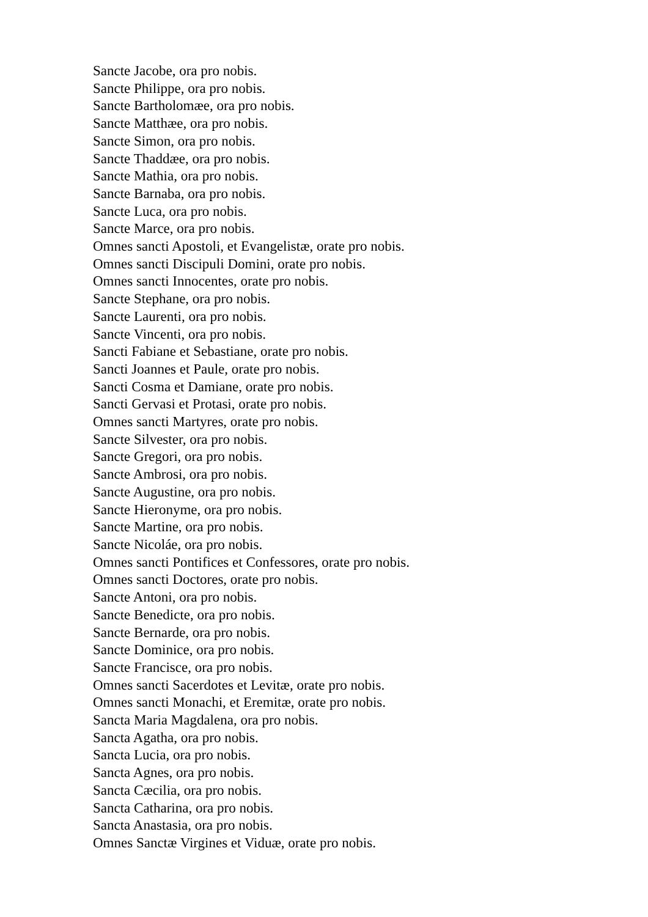Sancte Jacobe, ora pro nobis.
Sancte Philippe, ora pro nobis.
Sancte Bartholomæe, ora pro nobis.
Sancte Matthæe, ora pro nobis.
Sancte Simon, ora pro nobis.
Sancte Thaddæe, ora pro nobis.
Sancte Mathia, ora pro nobis.
Sancte Barnaba, ora pro nobis.
Sancte Luca, ora pro nobis.
Sancte Marce, ora pro nobis.
Omnes sancti Apostoli, et Evangelistæ, orate pro nobis.
Omnes sancti Discipuli Domini, orate pro nobis.
Omnes sancti Innocentes, orate pro nobis.
Sancte Stephane, ora pro nobis.
Sancte Laurenti, ora pro nobis.
Sancte Vincenti, ora pro nobis.
Sancti Fabiane et Sebastiane, orate pro nobis.
Sancti Joannes et Paule, orate pro nobis.
Sancti Cosma et Damiane, orate pro nobis.
Sancti Gervasi et Protasi, orate pro nobis.
Omnes sancti Martyres, orate pro nobis.
Sancte Silvester, ora pro nobis.
Sancte Gregori, ora pro nobis.
Sancte Ambrosi, ora pro nobis.
Sancte Augustine, ora pro nobis.
Sancte Hieronyme, ora pro nobis.
Sancte Martine, ora pro nobis.
Sancte Nicoláe, ora pro nobis.
Omnes sancti Pontifices et Confessores, orate pro nobis.
Omnes sancti Doctores, orate pro nobis.
Sancte Antoni, ora pro nobis.
Sancte Benedicte, ora pro nobis.
Sancte Bernarde, ora pro nobis.
Sancte Dominice, ora pro nobis.
Sancte Francisce, ora pro nobis.
Omnes sancti Sacerdotes et Levitæ, orate pro nobis.
Omnes sancti Monachi, et Eremitæ, orate pro nobis.
Sancta Maria Magdalena, ora pro nobis.
Sancta Agatha, ora pro nobis.
Sancta Lucia, ora pro nobis.
Sancta Agnes, ora pro nobis.
Sancta Cæcilia, ora pro nobis.
Sancta Catharina, ora pro nobis.
Sancta Anastasia, ora pro nobis.
Omnes Sanctæ Virgines et Viduæ, orate pro nobis.